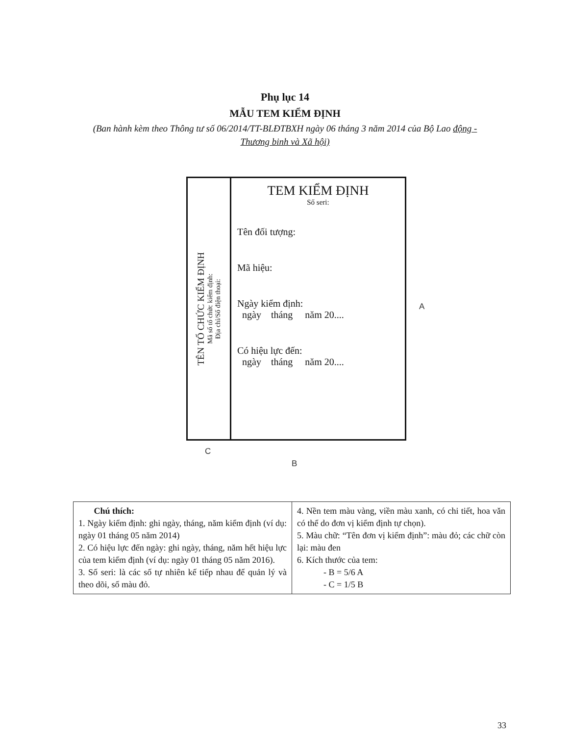Phụ lục 14
MẪU TEM KIỂM ĐỊNH
(Ban hành kèm theo Thông tư số 06/2014/TT-BLĐTBXH ngày 06 tháng 3 năm 2014 của Bộ Lao động - Thương binh và Xã hội)
TÊN TỔ CHỨC KIỂM ĐỊNH
Mã số tổ chức kiểm định:
Địa chỉ/Số điện thoại:
TEM KIỂM ĐỊNH
Số seri:
Tên đối tượng:
Mã hiệu:
Ngày kiểm định:
ngày tháng năm 20....
Có hiệu lực đến:
ngày tháng năm 20....
A
C
B
| Chú thích: 1. Ngày kiểm định: ghi ngày, tháng, năm kiểm định (ví dụ: ngày 01 tháng 05 năm 2014) 2. Có hiệu lực đến ngày: ghi ngày, tháng, năm hết hiệu lực của tem kiểm định (ví dụ: ngày 01 tháng 05 năm 2016). 3. Số seri: là các số tự nhiên kế tiếp nhau để quản lý và theo dõi, số màu đỏ. | 4. Nền tem màu vàng, viền màu xanh, có chi tiết, hoa văn có thể do đơn vị kiểm định tự chọn). 5. Màu chữ: “Tên đơn vị kiểm định”: màu đỏ; các chữ còn lại: màu đen 6. Kích thước của tem: - B = 5/6 A - C = 1/5 B |
33